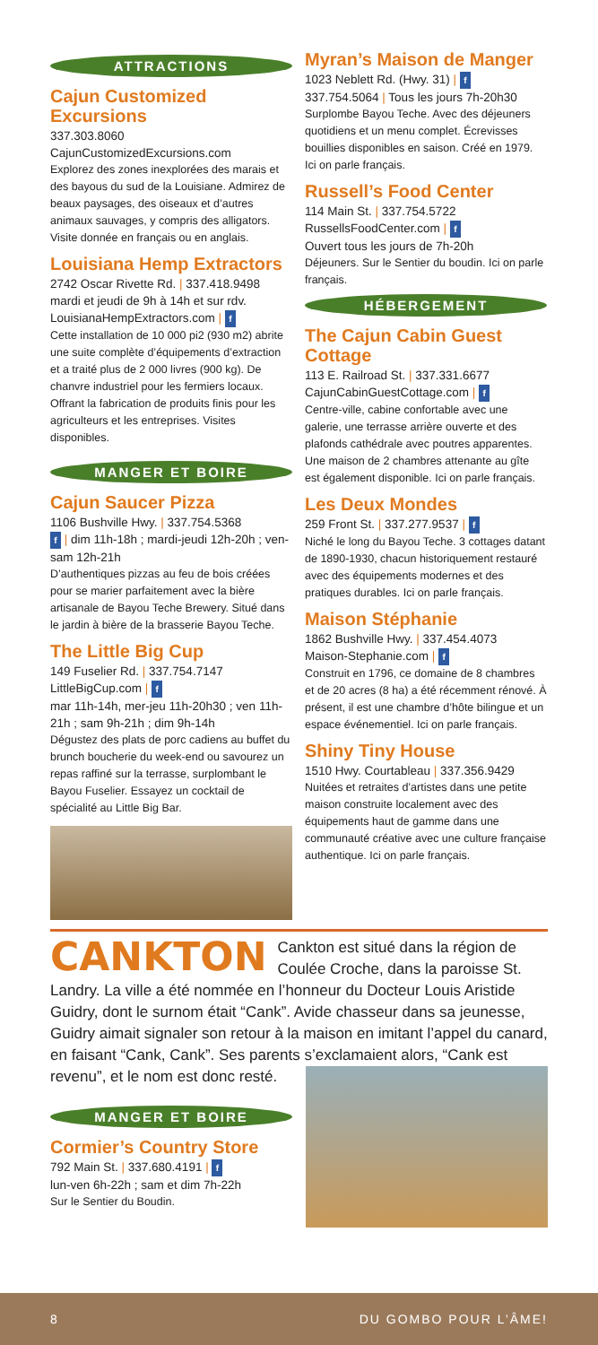ATTRACTIONS
Cajun Customized Excursions
337.303.8060
CajunCustomizedExcursions.com
Explorez des zones inexplorées des marais et des bayous du sud de la Louisiane. Admirez de beaux paysages, des oiseaux et d’autres animaux sauvages, y compris des alligators. Visite donnée en français ou en anglais.
Louisiana Hemp Extractors
2742 Oscar Rivette Rd. | 337.418.9498
mardi et jeudi de 9h à 14h et sur rdv.
LouisianaHempExtractors.com | f
Cette installation de 10 000 pi2 (930 m2) abrite une suite complète d’équipements d’extraction et a traité plus de 2 000 livres (900 kg). De chanvre industriel pour les fermiers locaux. Offrant la fabrication de produits finis pour les agriculteurs et les entreprises. Visites disponibles.
MANGER ET BOIRE
Cajun Saucer Pizza
1106 Bushville Hwy. | 337.754.5368
f | dim 11h-18h ; mardi-jeudi 12h-20h ; ven-sam 12h-21h
D’authentiques pizzas au feu de bois créées pour se marier parfaitement avec la bière artisanale de Bayou Teche Brewery. Situé dans le jardin à bière de la brasserie Bayou Teche.
The Little Big Cup
149 Fuselier Rd. | 337.754.7147
LittleBigCup.com | f
mar 11h-14h, mer-jeu 11h-20h30 ; ven 11h-21h ; sam 9h-21h ; dim 9h-14h
Dégustez des plats de porc cadiens au buffet du brunch boucherie du week-end ou savourez un repas raffiné sur la terrasse, surplombant le Bayou Fuselier. Essayez un cocktail de spécialité au Little Big Bar.
Myran’s Maison de Manger
1023 Neblett Rd. (Hwy. 31) | f
337.754.5064 | Tous les jours 7h-20h30
Surplombe Bayou Teche. Avec des déjeuners quotidiens et un menu complet. Écrevisses bouillies disponibles en saison. Créé en 1979. Ici on parle français.
Russell’s Food Center
114 Main St. | 337.754.5722
RussellsFoodCenter.com | f
Ouvert tous les jours de 7h-20h
Déjeuners. Sur le Sentier du boudin. Ici on parle français.
HÉBERGEMENT
The Cajun Cabin Guest Cottage
113 E. Railroad St. | 337.331.6677
CajunCabinGuestCottage.com | f
Centre-ville, cabine confortable avec une galerie, une terrasse arrière ouverte et des plafonds cathédrale avec poutres apparentes. Une maison de 2 chambres attenante au gîte est également disponible. Ici on parle français.
Les Deux Mondes
259 Front St. | 337.277.9537 | f
Niché le long du Bayou Teche. 3 cottages datant de 1890-1930, chacun historiquement restauré avec des équipements modernes et des pratiques durables. Ici on parle français.
Maison Stéphanie
1862 Bushville Hwy. | 337.454.4073
Maison-Stephanie.com | f
Construit en 1796, ce domaine de 8 chambres et de 20 acres (8 ha) a été récemment rénové. À présent, il est une chambre d’hôte bilingue et un espace événementiel. Ici on parle français.
Shiny Tiny House
1510 Hwy. Courtableau | 337.356.9429
Nuitées et retraites d’artistes dans une petite maison construite localement avec des équipements haut de gamme dans une communauté créative avec une culture française authentique. Ici on parle français.
CANKTON Cankton est situé dans la région de Coulée Croche, dans la paroisse St. Landry. La ville a été nommée en l’honneur du Docteur Louis Aristide Guidry, dont le surnom était “Cank”. Avide chasseur dans sa jeunesse, Guidry aimait signaler son retour à la maison en imitant l’appel du canard, en faisant “Cank, Cank”. Ses parents s’exclamaient alors, “Cank est revenu”, et le nom est donc resté.
MANGER ET BOIRE
Cormier’s Country Store
792 Main St. | 337.680.4191 | f
lun-ven 6h-22h ; sam et dim 7h-22h
Sur le Sentier du Boudin.
8 DU GOMBO POUR L’ÂME!